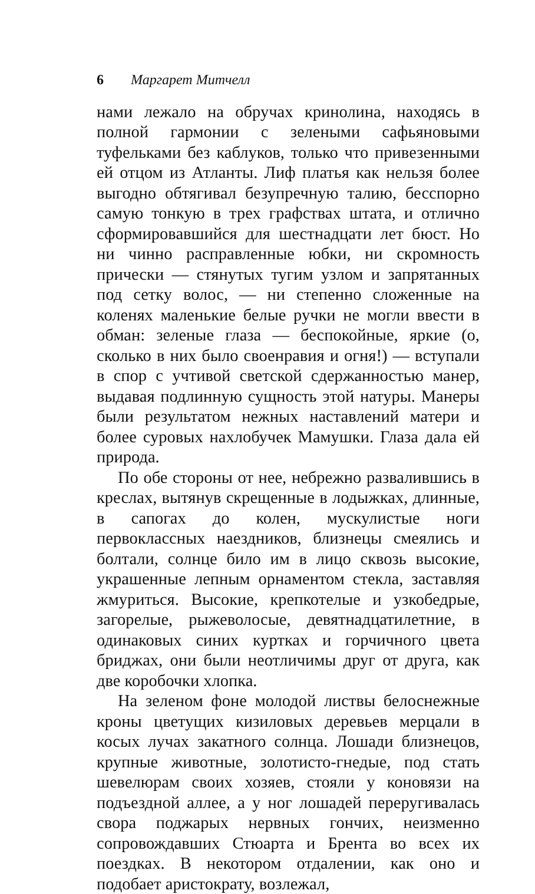6 Маргарет Митчелл
нами лежало на обручах кринолина, находясь в полной гармонии с зелеными сафьяновыми туфельками без каблуков, только что привезенными ей отцом из Атланты. Лиф платья как нельзя более выгодно обтягивал безупречную талию, бесспорно самую тонкую в трех графствах штата, и отлично сформировавшийся для шестнадцати лет бюст. Но ни чинно расправленные юбки, ни скромность прически — стянутых тугим узлом и запрятанных под сетку волос, — ни степенно сложенные на коленях маленькие белые ручки не могли ввести в обман: зеленые глаза — беспокойные, яркие (о, сколько в них было своенравия и огня!) — вступали в спор с учтивой светской сдержанностью манер, выдавая подлинную сущность этой натуры. Манеры были результатом нежных наставлений матери и более суровых нахлобучек Мамушки. Глаза дала ей природа.
По обе стороны от нее, небрежно развалившись в креслах, вытянув скрещенные в лодыжках, длинные, в сапогах до колен, мускулистые ноги первоклассных наездников, близнецы смеялись и болтали, солнце било им в лицо сквозь высокие, украшенные лепным орнаментом стекла, заставляя жмуриться. Высокие, крепкотелые и узкобедрые, загорелые, рыжеволосые, девятнадцатилетние, в одинаковых синих куртках и горчичного цвета бриджах, они были неотличимы друг от друга, как две коробочки хлопка.
На зеленом фоне молодой листвы белоснежные кроны цветущих кизиловых деревьев мерцали в косых лучах закатного солнца. Лошади близнецов, крупные животные, золотисто-гнедые, под стать шевелюрам своих хозяев, стояли у коновязи на подъездной аллее, а у ног лошадей переругивалась свора поджарых нервных гончих, неизменно сопровождавших Стюарта и Брента во всех их поездках. В некотором отдалении, как оно и подобает аристократу, возлежал,